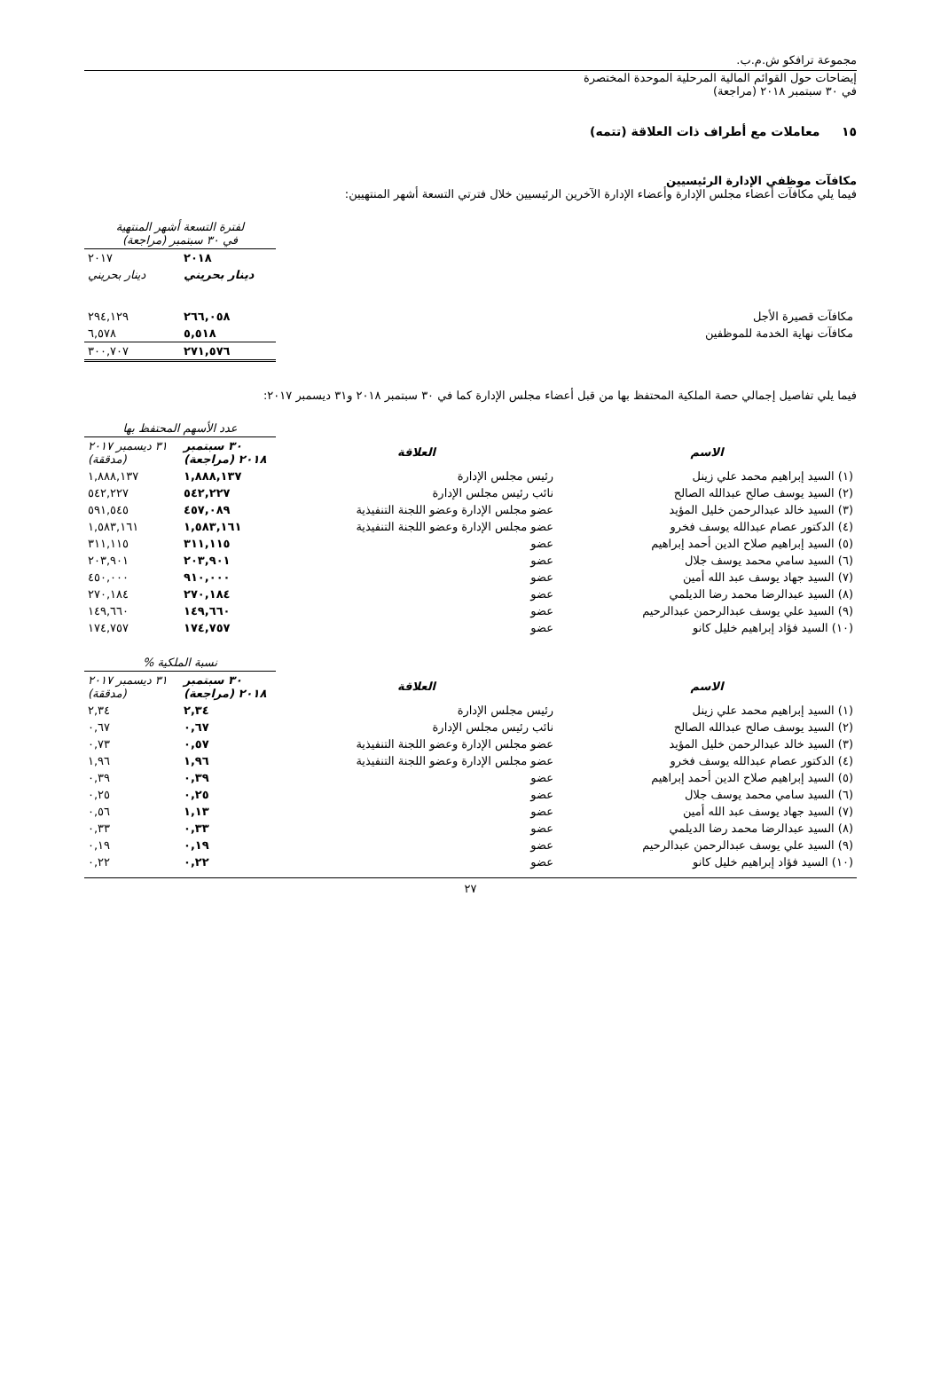مجموعة ترافكو ش.م.ب.
إيضاحات حول القوائم المالية المرحلية الموحدة المختصرة
في ٣٠ سبتمبر ٢٠١٨ (مراجعة)
١٥ معاملات مع أطراف ذات العلاقة (تتمه)
مكافآت موظفي الإدارة الرئيسيين
فيما يلي مكافآت أعضاء مجلس الإدارة وأعضاء الإدارة الآخرين الرئيسيين خلال فترتي التسعة أشهر المنتهيين:
| | لفترة التسعة أشهر المنتهية في ٣٠ سبتمبر (مراجعة) | |
| | ٢٠١٨ | ٢٠١٧ |
| | دينار بحريني | دينار بحريني |
| مكافآت قصيرة الأجل | ٢٦٦,٠٥٨ | ٢٩٤,١٢٩ |
| مكافآت نهاية الخدمة للموظفين | ٥,٥١٨ | ٦,٥٧٨ |
| | ٢٧١,٥٧٦ | ٣٠٠,٧٠٧ |
فيما يلي تفاصيل إجمالي حصة الملكية المحتفظ بها من قبل أعضاء مجلس الإدارة كما في ٣٠ سبتمبر ٢٠١٨ و٣١ ديسمبر ٢٠١٧:
| | | عدد الأسهم المحتفظ بها | |
| الاسم | العلاقة | ٣٠ سبتمبر ٢٠١٨ (مراجعة) | ٣١ ديسمبر ٢٠١٧ (مدققة) |
| (١) السيد إبراهيم محمد علي زينل | رئيس مجلس الإدارة | ١,٨٨٨,١٣٧ | ١,٨٨٨,١٣٧ |
| (٢) السيد يوسف صالح عبدالله الصالح | نائب رئيس مجلس الإدارة | ٥٤٢,٢٢٧ | ٥٤٢,٢٢٧ |
| (٣) السيد خالد عبدالرحمن خليل المؤيد | عضو مجلس الإدارة وعضو اللجنة التنفيذية | ٤٥٧,٠٨٩ | ٥٩١,٥٤٥ |
| (٤) الدكتور عصام عبدالله يوسف فخرو | عضو مجلس الإدارة وعضو اللجنة التنفيذية | ١,٥٨٣,١٦١ | ١,٥٨٣,١٦١ |
| (٥) السيد إبراهيم صلاح الدين أحمد إبراهيم | عضو | ٣١١,١١٥ | ٣١١,١١٥ |
| (٦) السيد سامي محمد يوسف جلال | عضو | ٢٠٣,٩٠١ | ٢٠٣,٩٠١ |
| (٧) السيد جهاد يوسف عبد الله أمين | عضو | ٩١٠,٠٠٠ | ٤٥٠,٠٠٠ |
| (٨) السيد عبدالرضا محمد رضا الديلمي | عضو | ٢٧٠,١٨٤ | ٢٧٠,١٨٤ |
| (٩) السيد علي يوسف عبدالرحمن عبدالرحيم | عضو | ١٤٩,٦٦٠ | ١٤٩,٦٦٠ |
| (١٠) السيد فؤاد إبراهيم خليل كانو | عضو | ١٧٤,٧٥٧ | ١٧٤,٧٥٧ |
| | | نسبة الملكية % | |
| الاسم | العلاقة | ٣٠ سبتمبر ٢٠١٨ (مراجعة) | ٣١ ديسمبر ٢٠١٧ (مدققة) |
| (١) السيد إبراهيم محمد علي زينل | رئيس مجلس الإدارة | ٢,٣٤ | ٢,٣٤ |
| (٢) السيد يوسف صالح عبدالله الصالح | نائب رئيس مجلس الإدارة | ٠,٦٧ | ٠,٦٧ |
| (٣) السيد خالد عبدالرحمن خليل المؤيد | عضو مجلس الإدارة وعضو اللجنة التنفيذية | ٠,٥٧ | ٠,٧٣ |
| (٤) الدكتور عصام عبدالله يوسف فخرو | عضو مجلس الإدارة وعضو اللجنة التنفيذية | ١,٩٦ | ١,٩٦ |
| (٥) السيد إبراهيم صلاح الدين أحمد إبراهيم | عضو | ٠,٣٩ | ٠,٣٩ |
| (٦) السيد سامي محمد يوسف جلال | عضو | ٠,٢٥ | ٠,٢٥ |
| (٧) السيد جهاد يوسف عبد الله أمين | عضو | ١,١٣ | ٠,٥٦ |
| (٨) السيد عبدالرضا محمد رضا الديلمي | عضو | ٠,٣٣ | ٠,٣٣ |
| (٩) السيد علي يوسف عبدالرحمن عبدالرحيم | عضو | ٠,١٩ | ٠,١٩ |
| (١٠) السيد فؤاد إبراهيم خليل كانو | عضو | ٠,٢٢ | ٠,٢٢ |
٢٧